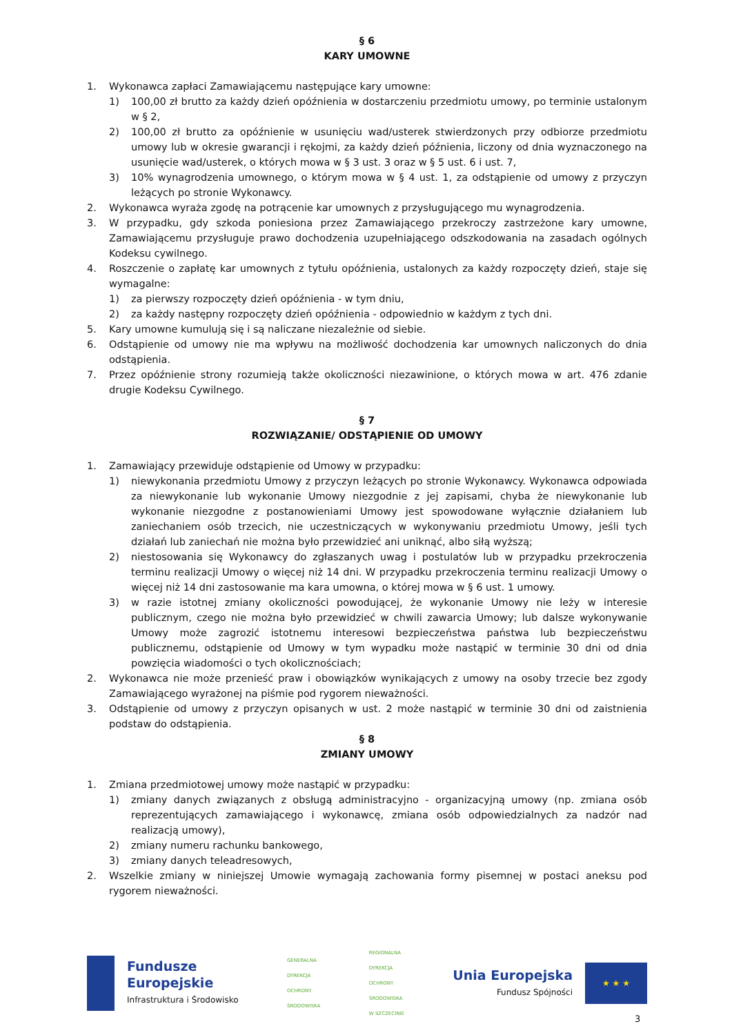§ 6
KARY UMOWNE
1. Wykonawca zapłaci Zamawiającemu następujące kary umowne:
1) 100,00 zł brutto za każdy dzień opóźnienia w dostarczeniu przedmiotu umowy, po terminie ustalonym w § 2,
2) 100,00 zł brutto za opóźnienie w usunięciu wad/usterek stwierdzonych przy odbiorze przedmiotu umowy lub w okresie gwarancji i rękojmi, za każdy dzień późnienia, liczony od dnia wyznaczonego na usunięcie wad/usterek, o których mowa w § 3 ust. 3 oraz w § 5 ust. 6 i ust. 7,
3) 10% wynagrodzenia umownego, o którym mowa w § 4 ust. 1, za odstąpienie od umowy z przyczyn leżących po stronie Wykonawcy.
2. Wykonawca wyraża zgodę na potrącenie kar umownych z przysługującego mu wynagrodzenia.
3. W przypadku, gdy szkoda poniesiona przez Zamawiającego przekroczy zastrzeżone kary umowne, Zamawiającemu przysługuje prawo dochodzenia uzupełniającego odszkodowania na zasadach ogólnych Kodeksu cywilnego.
4. Roszczenie o zapłatę kar umownych z tytułu opóźnienia, ustalonych za każdy rozpoczęty dzień, staje się wymagalne:
1) za pierwszy rozpoczęty dzień opóźnienia - w tym dniu,
2) za każdy następny rozpoczęty dzień opóźnienia - odpowiednio w każdym z tych dni.
5. Kary umowne kumulują się i są naliczane niezależnie od siebie.
6. Odstąpienie od umowy nie ma wpływu na możliwość dochodzenia kar umownych naliczonych do dnia odstąpienia.
7. Przez opóźnienie strony rozumieją także okoliczności niezawinione, o których mowa w art. 476 zdanie drugie Kodeksu Cywilnego.
§ 7
ROZWIĄZANIE/ ODSTĄPIENIE OD UMOWY
1. Zamawiający przewiduje odstąpienie od Umowy w przypadku:
1) niewykonania przedmiotu Umowy z przyczyn leżących po stronie Wykonawcy. Wykonawca odpowiada za niewykonanie lub wykonanie Umowy niezgodnie z jej zapisami, chyba że niewykonanie lub wykonanie niezgodne z postanowieniami Umowy jest spowodowane wyłącznie działaniem lub zaniechaniem osób trzecich, nie uczestniczących w wykonywaniu przedmiotu Umowy, jeśli tych działań lub zaniechań nie można było przewidzieć ani uniknąć, albo siłą wyższą;
2) niestosowania się Wykonawcy do zgłaszanych uwag i postulatów lub w przypadku przekroczenia terminu realizacji Umowy o więcej niż 14 dni. W przypadku przekroczenia terminu realizacji Umowy o więcej niż 14 dni zastosowanie ma kara umowna, o której mowa w § 6 ust. 1 umowy.
3) w razie istotnej zmiany okoliczności powodującej, że wykonanie Umowy nie leży w interesie publicznym, czego nie można było przewidzieć w chwili zawarcia Umowy; lub dalsze wykonywanie Umowy może zagrozić istotnemu interesowi bezpieczeństwa państwa lub bezpieczeństwu publicznemu, odstąpienie od Umowy w tym wypadku może nastąpić w terminie 30 dni od dnia powzięcia wiadomości o tych okolicznościach;
2. Wykonawca nie może przenieść praw i obowiązków wynikających z umowy na osoby trzecie bez zgody Zamawiającego wyrażonej na piśmie pod rygorem nieważności.
3. Odstąpienie od umowy z przyczyn opisanych w ust. 2 może nastąpić w terminie 30 dni od zaistnienia podstaw do odstąpienia.
§ 8
ZMIANY UMOWY
1. Zmiana przedmiotowej umowy może nastąpić w przypadku:
1) zmiany danych związanych z obsługą administracyjno - organizacyjną umowy (np. zmiana osób reprezentujących zamawiającego i wykonawcę, zmiana osób odpowiedzialnych za nadzór nad realizacją umowy),
2) zmiany numeru rachunku bankowego,
3) zmiany danych teleadresowych,
2. Wszelkie zmiany w niniejszej Umowie wymagają zachowania formy pisemnej w postaci aneksu pod rygorem nieważności.
Fundusze
Europejskie
Infrastruktura i Środowisko
GENERALNA
DYREKCJA
OCHRONY
ŚRODOWISKA
REGIONALNA
DYREKCJA
OCHRONY
ŚRODOWISKA
W SZCZECINIE
Unia Europejska
Fundusz Spójności
★ ★ ★
3